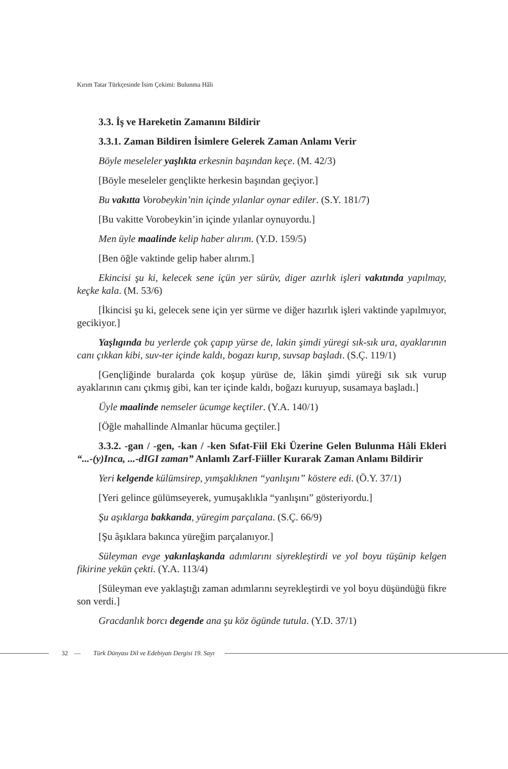Kırım Tatar Türkçesinde İsim Çekimi: Bulunma Hâli
3.3. İş ve Hareketin Zamanını Bildirir
3.3.1. Zaman Bildiren İsimlere Gelerek Zaman Anlamı Verir
Böyle meseleler yaşlıkta erkesnin başından keçe. (M. 42/3)
[Böyle meseleler gençlikte herkesin başından geçiyor.]
Bu vakıtta Vorobeykin’nin içinde yılanlar oynar ediler. (S.Y. 181/7)
[Bu vakitte Vorobeykin’in içinde yılanlar oynuyordu.]
Men üyle maalinde kelip haber alırım. (Y.D. 159/5)
[Ben öğle vaktinde gelip haber alırım.]
Ekincisi şu ki, kelecek sene içün yer sürüv, diger azırlık işleri vakıtında yapılmay, keçke kala. (M. 53/6)
[İkincisi şu ki, gelecek sene için yer sürme ve diğer hazırlık işleri vaktinde yapılmıyor, gecikiyor.]
Yaşlıgında bu yerlerde çok çapıp yürse de, lakin şimdi yüregi sık-sık ura, ayaklarının canı çıkkan kibi, suv-ter içinde kaldı, bogazı kurıp, suvsap başladı. (S.Ç. 119/1)
[Gençliğinde buralarda çok koşup yürüse de, lâkin şimdi yüreği sık sık vurup ayaklarının canı çıkmış gibi, kan ter içinde kaldı, boğazı kuruyup, susamaya başladı.]
Üyle maalinde nemseler ücumge keçtiler. (Y.A. 140/1)
[Öğle mahallinde Almanlar hücuma geçtiler.]
3.3.2. -gan / -gen, -kan / -ken Sıfat-Fiil Eki Üzerine Gelen Bulunma Hâli Ekleri “...-(y)Inca, ...-dIGI zaman” Anlamlı Zarf-Fiiller Kurarak Zaman Anlamı Bildirir
Yeri kelgende külümsirep, yımşaklıknen “yanlışını” köstere edi. (Ö.Y. 37/1)
[Yeri gelince gülümseyerek, yumuşaklıkla “yanlışını” gösteriyordu.]
Şu aşıklarga bakkanda, yüregim parçalana. (S.Ç. 66/9)
[Şu âşıklara bakınca yüreğim parçalanıyor.]
Süleyman evge yakınlaşkanda adımlarını siyrekleştirdi ve yol boyu tüşünip kelgen fikirine yekün çekti. (Y.A. 113/4)
[Süleyman eve yaklaştığı zaman adımlarını seyrekleştirdi ve yol boyu düşündüğü fikre son verdi.]
Gracdanlık borcı degende ana şu köz ögünde tutula. (Y.D. 37/1)
32 — Türk Dünyası Dil ve Edebiyatı Dergisi 19. Sayı